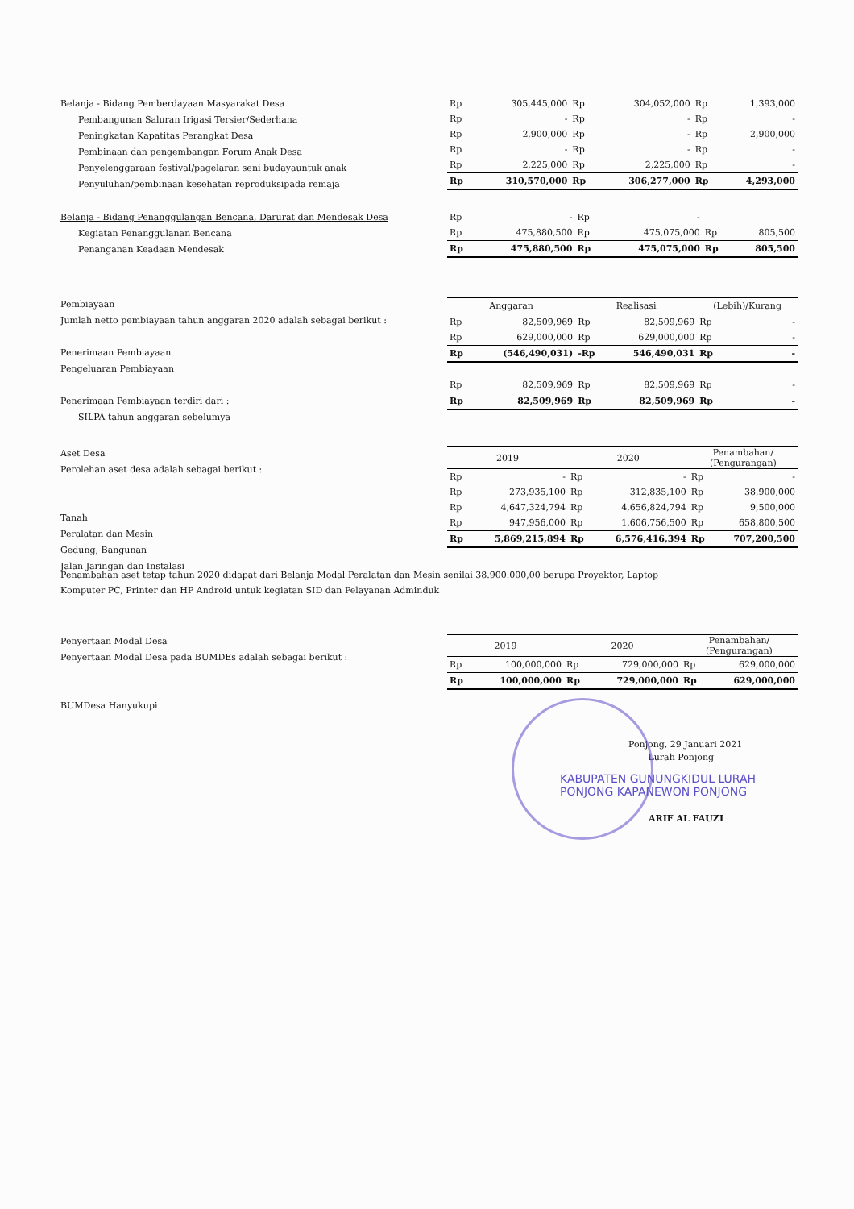Belanja - Bidang Pemberdayaan Masyarakat Desa
Pembangunan Saluran Irigasi Tersier/Sederhana
Peningkatan Kapatitas Perangkat Desa
Pembinaan dan pengembangan Forum Anak Desa
Penyelenggaraan festival/pagelaran seni budayauntuk anak
Penyuluhan/pembinaan kesehatan reproduksipada remaja
| Rp | 305,445,000 | Rp | 304,052,000 | Rp | 1,393,000 |
| Rp | - | Rp | - | Rp | - |
| Rp | 2,900,000 | Rp | - | Rp | 2,900,000 |
| Rp | - | Rp | - | Rp | - |
| Rp | 2,225,000 | Rp | 2,225,000 | Rp | - |
| Rp | 310,570,000 | Rp | 306,277,000 | Rp | 4,293,000 |
Belanja - Bidang Penanggulangan Bencana, Darurat dan Mendesak Desa
Kegiatan Penanggulanan Bencana
Penanganan Keadaan Mendesak
| Rp | - | Rp | - | | |
| Rp | 475,880,500 | Rp | 475,075,000 | Rp | 805,500 |
| Rp | 475,880,500 | Rp | 475,075,000 | Rp | 805,500 |
Pembiayaan
Jumlah netto pembiayaan tahun anggaran 2020 adalah sebagai berikut :
Penerimaan Pembiayaan
Pengeluaran Pembiayaan
Penerimaan Pembiayaan terdiri dari :
SILPA tahun anggaran sebelumya
| Anggaran | | Realisasi | | (Lebih)/Kurang | |
| --- | --- | --- | --- | --- | --- |
| Rp | 82,509,969 | Rp | 82,509,969 | Rp | - |
| Rp | 629,000,000 | Rp | 629,000,000 | Rp | - |
| Rp | (546,490,031) | -Rp | 546,490,031 | Rp | - |
| Rp | 82,509,969 | Rp | 82,509,969 | Rp | - |
| Rp | 82,509,969 | Rp | 82,509,969 | Rp | - |
Aset Desa
Perolehan aset desa adalah sebagai berikut :
Tanah
Peralatan dan Mesin
Gedung, Bangunan
Jalan Jaringan dan Instalasi
| 2019 | | 2020 | | Penambahan/ (Pengurangan) | |
| --- | --- | --- | --- | --- | --- |
| Rp | - | Rp | - | Rp | - |
| Rp | 273,935,100 | Rp | 312,835,100 | Rp | 38,900,000 |
| Rp | 4,647,324,794 | Rp | 4,656,824,794 | Rp | 9,500,000 |
| Rp | 947,956,000 | Rp | 1,606,756,500 | Rp | 658,800,500 |
| Rp | 5,869,215,894 | Rp | 6,576,416,394 | Rp | 707,200,500 |
Penambahan aset tetap tahun 2020 didapat dari Belanja Modal Peralatan dan Mesin senilai 38.900.000,00 berupa Proyektor, Laptop
Komputer PC, Printer dan HP Android untuk kegiatan SID dan Pelayanan Adminduk
Penyertaan Modal Desa
Penyertaan Modal Desa pada BUMDEs adalah sebagai berikut :
BUMDesa Hanyukupi
| 2019 | | 2020 | | Penambahan/ (Pengurangan) | |
| --- | --- | --- | --- | --- | --- |
| Rp | 100,000,000 | Rp | 729,000,000 | Rp | 629,000,000 |
| Rp | 100,000,000 | Rp | 729,000,000 | Rp | 629,000,000 |
Ponjong, 29 Januari 2021
Lurah Ponjong
KABUPATEN GUNUNGKIDUL LURAH PONJONG KAPANEWON PONJONG
ARIF AL FAUZI